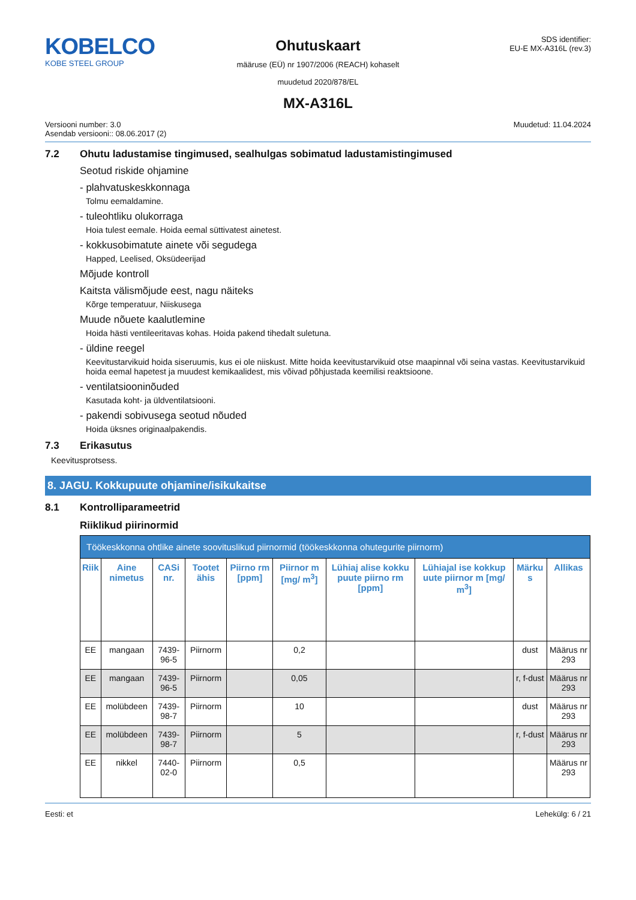KOBELCO
KOBE STEEL GROUP
Ohutuskaart
määruse (EÜ) nr 1907/2006 (REACH) kohaselt
muudetud 2020/878/EL
SDS identifier:
EU-E MX-A316L (rev.3)
MX-A316L
Versiooni number: 3.0
Asendab versiooni:: 08.06.2017 (2)
Muudetud: 11.04.2024
7.2 Ohutu ladustamise tingimused, sealhulgas sobimatud ladustamistingimused
Seotud riskide ohjamine
- plahvatuskeskkonnaga
Tolmu eemaldamine.
- tuleohtliku olukorraga
Hoia tulest eemale. Hoida eemal süttivatest ainetest.
- kokkusobimatute ainete või segudega
Happed, Leelised, Oksüdeerijad
Mõjude kontroll
Kaitsta välismõjude eest, nagu näiteks
Kõrge temperatuur, Niiskusega
Muude nõuete kaalutlemine
Hoida hästi ventileeritavas kohas. Hoida pakend tihedalt suletuna.
- üldine reegel
Keevitustarvikuid hoida siseruumis, kus ei ole niiskust. Mitte hoida keevitustarvikuid otse maapinnal või seina vastas. Keevitustarvikuid hoida eemal hapetest ja muudest kemikaalidest, mis võivad põhjustada keemilisi reaktsioone.
- ventilatsiooninõuded
Kasutada koht- ja üldventilatsiooni.
- pakendi sobivusega seotud nõuded
Hoida üksnes originaalpakendis.
7.3 Erikasutus
Keevitusprotsess.
8. JAGU. Kokkupuute ohjamine/isikukaitse
8.1 Kontrolliparameetrid
Riiklikud piirinormid
| Töökeskkonna ohtlike ainete soovituslikud piirnormid (töökeskkonna ohutegurite piirnorm) | | | | | | | | | |
| --- | --- | --- | --- | --- | --- | --- | --- | --- | --- |
| Riik | Aine nimetus | CASi nr. | Tootet ähis | Piirno rm [ppm] | Piirnor m [mg/ m<sup>3</sup>] | Lühiaj alise kokku puute piirno rm [ppm] | Lühiajal ise kokkup uute piirnor m [mg/ m<sup>3</sup>] | Märku s | Allikas |
| EE | mangaan | 7439-96-5 | Piirnorm | | 0,2 | | | dust | Määrus nr 293 |
| EE | mangaan | 7439-96-5 | Piirnorm | | 0,05 | | | r, f-dust | Määrus nr 293 |
| EE | molübdeen | 7439-98-7 | Piirnorm | | 10 | | | dust | Määrus nr 293 |
| EE | molübdeen | 7439-98-7 | Piirnorm | | 5 | | | r, f-dust | Määrus nr 293 |
| EE | nikkel | 7440-02-0 | Piirnorm | | 0,5 | | | | Määrus nr 293 |
Eesti: et Lehekülg: 6 / 21